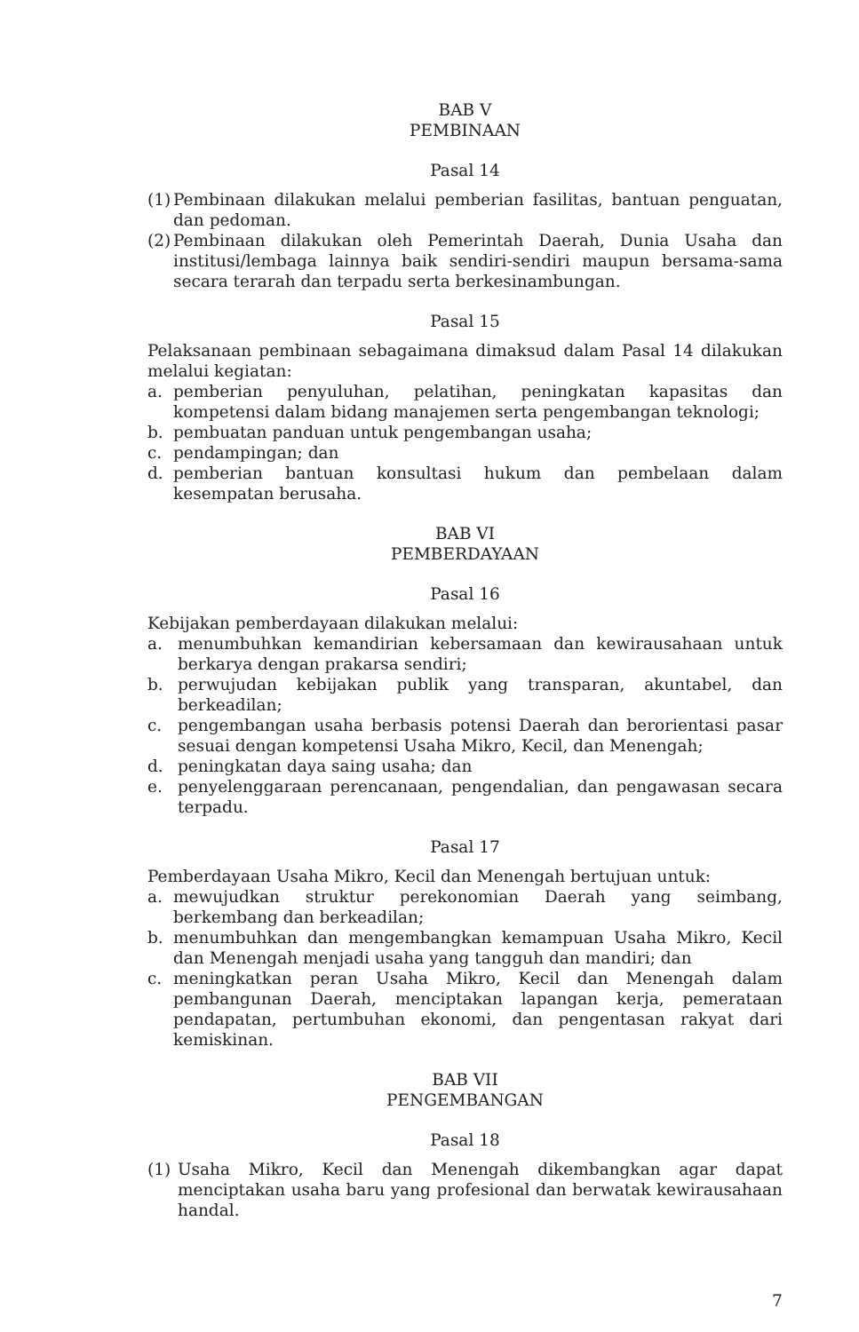BAB V
PEMBINAAN
Pasal 14
(1) Pembinaan dilakukan melalui pemberian fasilitas, bantuan penguatan, dan pedoman.
(2) Pembinaan dilakukan oleh Pemerintah Daerah, Dunia Usaha dan institusi/lembaga lainnya baik sendiri-sendiri maupun bersama-sama secara terarah dan terpadu serta berkesinambungan.
Pasal 15
Pelaksanaan pembinaan sebagaimana dimaksud dalam Pasal 14 dilakukan melalui kegiatan:
a. pemberian penyuluhan, pelatihan, peningkatan kapasitas dan kompetensi dalam bidang manajemen serta pengembangan teknologi;
b. pembuatan panduan untuk pengembangan usaha;
c. pendampingan; dan
d. pemberian bantuan konsultasi hukum dan pembelaan dalam kesempatan berusaha.
BAB VI
PEMBERDAYAAN
Pasal 16
Kebijakan pemberdayaan dilakukan melalui:
a. menumbuhkan kemandirian kebersamaan dan kewirausahaan untuk berkarya dengan prakarsa sendiri;
b. perwujudan kebijakan publik yang transparan, akuntabel, dan berkeadilan;
c. pengembangan usaha berbasis potensi Daerah dan berorientasi pasar sesuai dengan kompetensi Usaha Mikro, Kecil, dan Menengah;
d. peningkatan daya saing usaha; dan
e. penyelenggaraan perencanaan, pengendalian, dan pengawasan secara terpadu.
Pasal 17
Pemberdayaan Usaha Mikro, Kecil dan Menengah bertujuan untuk:
a. mewujudkan struktur perekonomian Daerah yang seimbang, berkembang dan berkeadilan;
b. menumbuhkan dan mengembangkan kemampuan Usaha Mikro, Kecil dan Menengah menjadi usaha yang tangguh dan mandiri; dan
c. meningkatkan peran Usaha Mikro, Kecil dan Menengah dalam pembangunan Daerah, menciptakan lapangan kerja, pemerataan pendapatan, pertumbuhan ekonomi, dan pengentasan rakyat dari kemiskinan.
BAB VII
PENGEMBANGAN
Pasal 18
(1) Usaha Mikro, Kecil dan Menengah dikembangkan agar dapat menciptakan usaha baru yang profesional dan berwatak kewirausahaan handal.
7